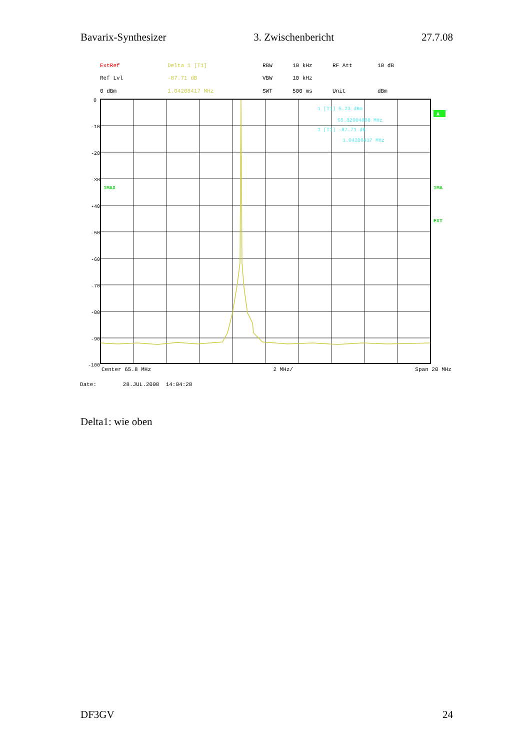Bavarix-Synthesizer 3. Zwischenbericht 27.7.08
ExtRef Delta 1 [T1] RBW 10 kHz RF Att 10 dB Ref Lvl -87.71 dB VBW 10 kHz 0 dBm 1.04208417 MHz SWT 500 ms Unit dBm
0
-10
-20
-30
-40
-50
-60
-70
-80
-90
-100
1MAX
1 [T1] 5.23 dBm
65.82004008 MHz
1 [T1] -87.71 dB
1.04208417 MHz
A
1MA
EXT
Center 65.8 MHz 2 MHz/ Span 20 MHz
Date: 28.JUL.2008 14:04:28
Delta1: wie oben
DF3GV 24